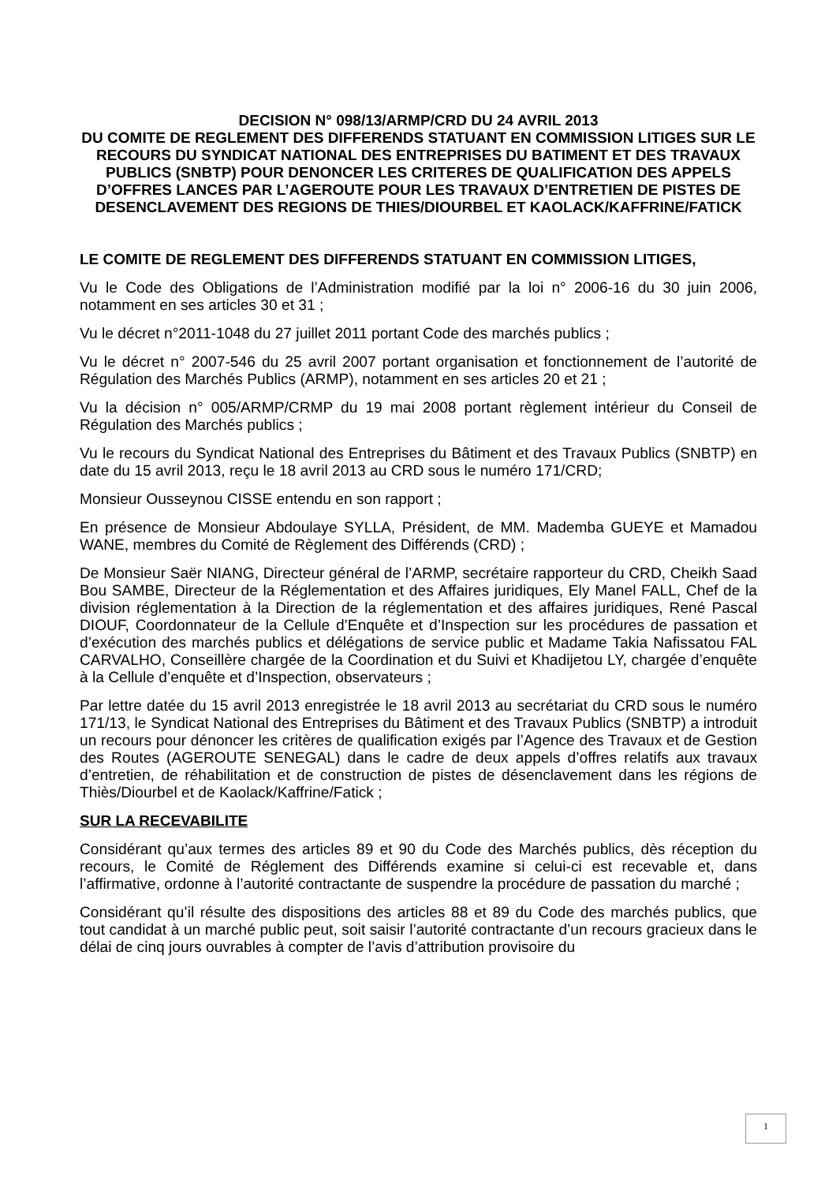DECISION N° 098/13/ARMP/CRD DU 24 AVRIL 2013
DU COMITE DE REGLEMENT DES DIFFERENDS STATUANT EN COMMISSION LITIGES SUR LE RECOURS DU SYNDICAT NATIONAL DES ENTREPRISES DU BATIMENT ET DES TRAVAUX PUBLICS (SNBTP) POUR DENONCER LES CRITERES DE QUALIFICATION DES APPELS D’OFFRES LANCES PAR L’AGEROUTE POUR LES TRAVAUX D’ENTRETIEN DE PISTES DE DESENCLAVEMENT DES REGIONS DE THIES/DIOURBEL ET KAOLACK/KAFFRINE/FATICK
LE COMITE DE REGLEMENT DES DIFFERENDS STATUANT EN COMMISSION LITIGES,
Vu le Code des Obligations de l’Administration modifié par la loi n° 2006-16 du 30 juin 2006, notamment en ses articles 30 et 31 ;
Vu le décret n°2011-1048 du 27 juillet 2011 portant Code des marchés publics ;
Vu le décret n° 2007-546 du 25 avril 2007 portant organisation et fonctionnement de l’autorité de Régulation des Marchés Publics (ARMP), notamment en ses articles 20 et 21 ;
Vu la décision n° 005/ARMP/CRMP du 19 mai 2008 portant règlement intérieur du Conseil de Régulation des Marchés publics ;
Vu le recours du Syndicat National des Entreprises du Bâtiment et des Travaux Publics (SNBTP) en date du 15 avril 2013, reçu le 18 avril 2013 au CRD sous le numéro 171/CRD;
Monsieur Ousseynou CISSE entendu en son rapport ;
En présence de Monsieur Abdoulaye SYLLA, Président, de MM. Mademba GUEYE et Mamadou WANE, membres du Comité de Règlement des Différends (CRD) ;
De Monsieur Saër NIANG, Directeur général de l’ARMP, secrétaire rapporteur du CRD, Cheikh Saad Bou SAMBE, Directeur de la Réglementation et des Affaires juridiques, Ely Manel FALL, Chef de la division réglementation à la Direction de la réglementation et des affaires juridiques, René Pascal DIOUF, Coordonnateur de la Cellule d’Enquête et d’Inspection sur les procédures de passation et d’exécution des marchés publics et délégations de service public et Madame Takia Nafissatou FAL CARVALHO, Conseillère chargée de la Coordination et du Suivi et Khadijetou LY, chargée d’enquête à la Cellule d’enquête et d’Inspection, observateurs ;
Par lettre datée du 15 avril 2013 enregistrée le 18 avril 2013 au secrétariat du CRD sous le numéro 171/13, le Syndicat National des Entreprises du Bâtiment et des Travaux Publics (SNBTP) a introduit un recours pour dénoncer les critères de qualification exigés par l’Agence des Travaux et de Gestion des Routes (AGEROUTE SENEGAL) dans le cadre de deux appels d’offres relatifs aux travaux d’entretien, de réhabilitation et de construction de pistes de désenclavement dans les régions de Thiès/Diourbel et de Kaolack/Kaffrine/Fatick ;
SUR LA RECEVABILITE
Considérant qu’aux termes des articles 89 et 90 du Code des Marchés publics, dès réception du recours, le Comité de Réglement des Différends examine si celui-ci est recevable et, dans l’affirmative, ordonne à l’autorité contractante de suspendre la procédure de passation du marché ;
Considérant qu’il résulte des dispositions des articles 88 et 89 du Code des marchés publics, que tout candidat à un marché public peut, soit saisir l’autorité contractante d’un recours gracieux dans le délai de cinq jours ouvrables à compter de l’avis d’attribution provisoire du
1